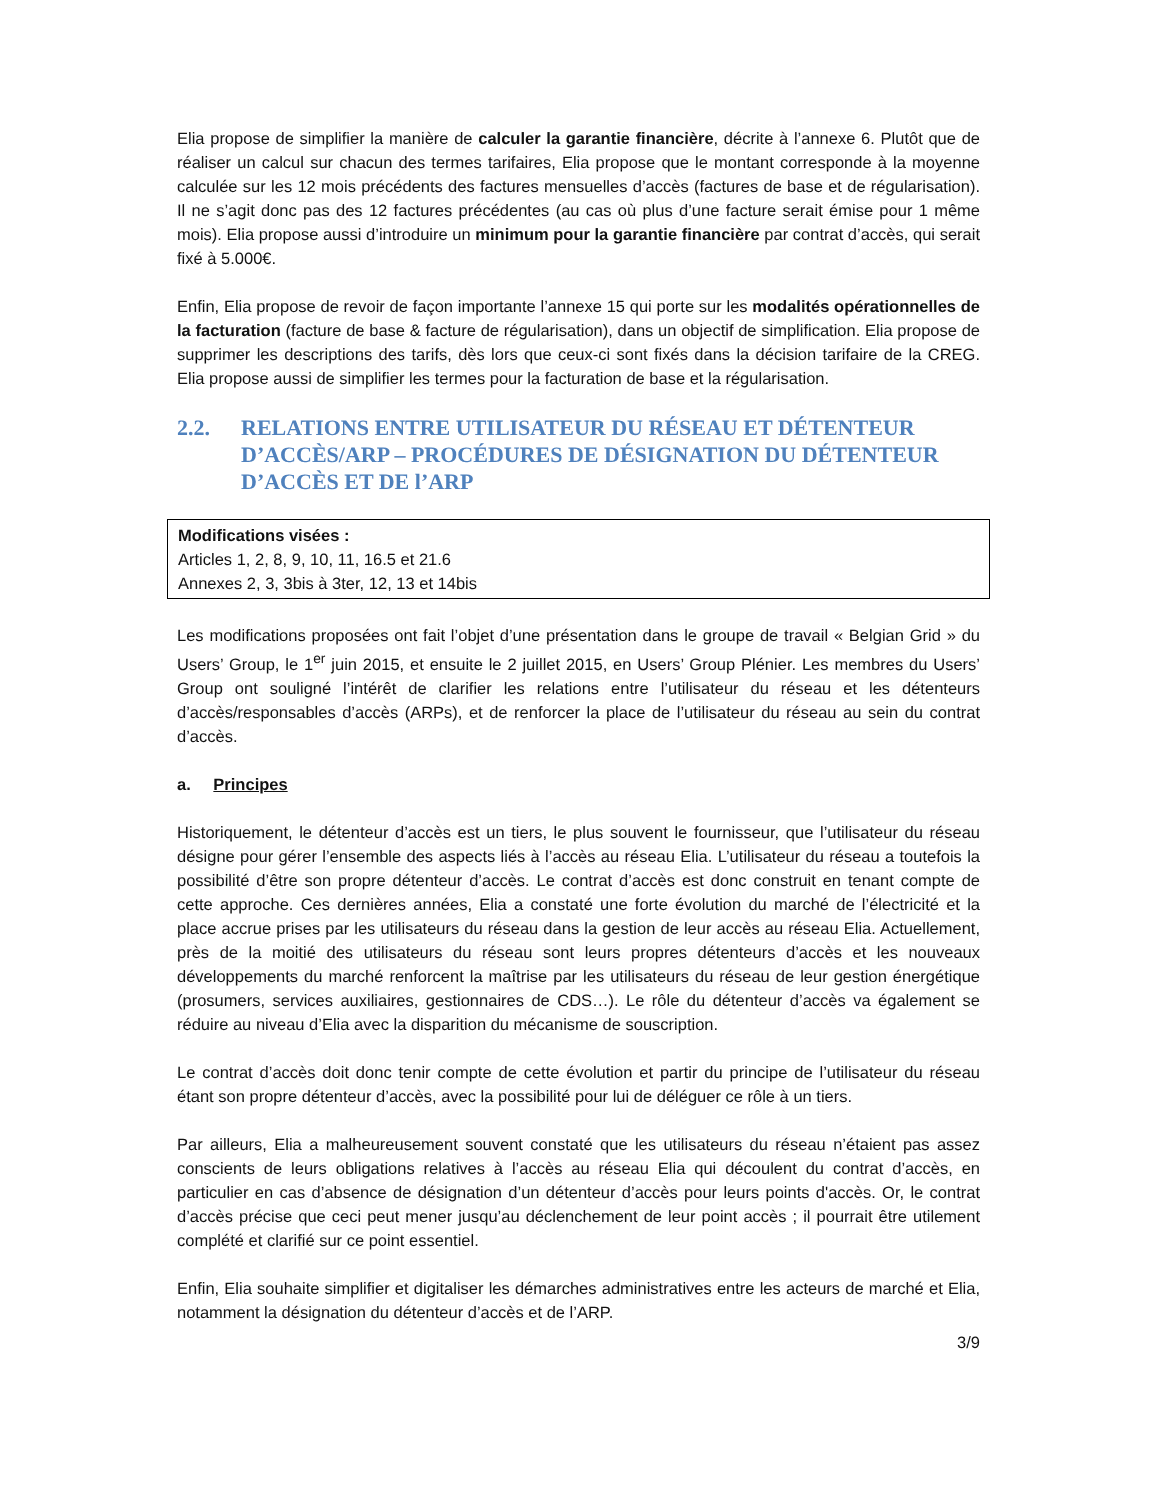Elia propose de simplifier la manière de calculer la garantie financière, décrite à l’annexe 6. Plutôt que de réaliser un calcul sur chacun des termes tarifaires, Elia propose que le montant corresponde à la moyenne calculée sur les 12 mois précédents des factures mensuelles d’accès (factures de base et de régularisation). Il ne s’agit donc pas des 12 factures précédentes (au cas où plus d’une facture serait émise pour 1 même mois). Elia propose aussi d’introduire un minimum pour la garantie financière par contrat d’accès, qui serait fixé à 5.000€.
Enfin, Elia propose de revoir de façon importante l’annexe 15 qui porte sur les modalités opérationnelles de la facturation (facture de base & facture de régularisation), dans un objectif de simplification. Elia propose de supprimer les descriptions des tarifs, dès lors que ceux-ci sont fixés dans la décision tarifaire de la CREG. Elia propose aussi de simplifier les termes pour la facturation de base et la régularisation.
2.2. RELATIONS ENTRE UTILISATEUR DU RÉSEAU ET DÉTENTEUR D’ACCÈS/ARP – PROCÉDURES DE DÉSIGNATION DU DÉTENTEUR D’ACCÈS ET DE l’ARP
Modifications visées :
Articles 1, 2, 8, 9, 10, 11, 16.5 et 21.6
Annexes 2, 3, 3bis à 3ter, 12, 13 et 14bis
Les modifications proposées ont fait l’objet d’une présentation dans le groupe de travail « Belgian Grid » du Users’ Group, le 1<sup>er</sup> juin 2015, et ensuite le 2 juillet 2015, en Users’ Group Plénier. Les membres du Users’ Group ont souligné l’intérêt de clarifier les relations entre l’utilisateur du réseau et les détenteurs d’accès/responsables d’accès (ARPs), et de renforcer la place de l’utilisateur du réseau au sein du contrat d’accès.
a. Principes
Historiquement, le détenteur d’accès est un tiers, le plus souvent le fournisseur, que l’utilisateur du réseau désigne pour gérer l’ensemble des aspects liés à l’accès au réseau Elia. L’utilisateur du réseau a toutefois la possibilité d’être son propre détenteur d’accès. Le contrat d’accès est donc construit en tenant compte de cette approche. Ces dernières années, Elia a constaté une forte évolution du marché de l’électricité et la place accrue prises par les utilisateurs du réseau dans la gestion de leur accès au réseau Elia. Actuellement, près de la moitié des utilisateurs du réseau sont leurs propres détenteurs d’accès et les nouveaux développements du marché renforcent la maîtrise par les utilisateurs du réseau de leur gestion énergétique (prosumers, services auxiliaires, gestionnaires de CDS…). Le rôle du détenteur d’accès va également se réduire au niveau d’Elia avec la disparition du mécanisme de souscription.
Le contrat d’accès doit donc tenir compte de cette évolution et partir du principe de l’utilisateur du réseau étant son propre détenteur d’accès, avec la possibilité pour lui de déléguer ce rôle à un tiers.
Par ailleurs, Elia a malheureusement souvent constaté que les utilisateurs du réseau n’étaient pas assez conscients de leurs obligations relatives à l’accès au réseau Elia qui découlent du contrat d’accès, en particulier en cas d’absence de désignation d’un détenteur d’accès pour leurs points d'accès. Or, le contrat d’accès précise que ceci peut mener jusqu’au déclenchement de leur point accès ; il pourrait être utilement complété et clarifié sur ce point essentiel.
Enfin, Elia souhaite simplifier et digitaliser les démarches administratives entre les acteurs de marché et Elia, notamment la désignation du détenteur d’accès et de l’ARP.
3/9